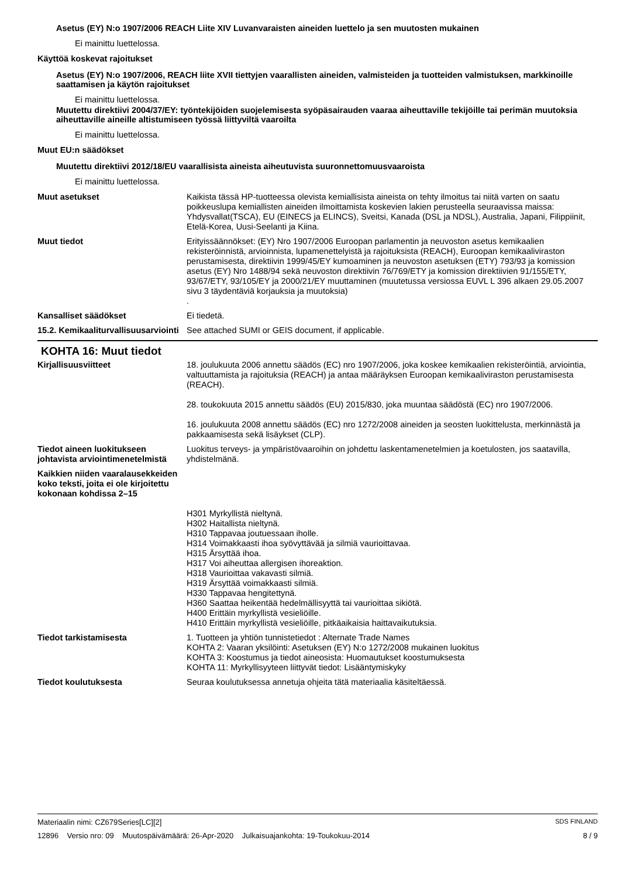Asetus (EY) N:o 1907/2006 REACH Liite XIV Luvanvaraisten aineiden luettelo ja sen muutosten mukainen
Ei mainittu luettelossa.
Käyttöä koskevat rajoitukset
Asetus (EY) N:o 1907/2006, REACH liite XVII tiettyjen vaarallisten aineiden, valmisteiden ja tuotteiden valmistuksen, markkinoille saattamisen ja käytön rajoitukset
Ei mainittu luettelossa.
Muutettu direktiivi 2004/37/EY: työntekijöiden suojelemisesta syöpäsairauden vaaraa aiheuttaville tekijöille tai perimän muutoksia aiheuttaville aineille altistumiseen työssä liittyviltä vaaroilta
Ei mainittu luettelossa.
Muut EU:n säädökset
Muutettu direktiivi 2012/18/EU vaarallisista aineista aiheutuvista suuronnettomuusvaaroista
Ei mainittu luettelossa.
Muut asetukset Kaikista tässä HP-tuotteessa olevista kemiallisista aineista on tehty ilmoitus tai niitä varten on saatu poikkeuslupa kemiallisten aineiden ilmoittamista koskevien lakien perusteella seuraavissa maissa: Yhdysvallat(TSCA), EU (EINECS ja ELINCS), Sveitsi, Kanada (DSL ja NDSL), Australia, Japani, Filippiinit, Etelä-Korea, Uusi-Seelanti ja Kiina.
Muut tiedot Erityissäännökset: (EY) Nro 1907/2006 Euroopan parlamentin ja neuvoston asetus kemikaalien rekisteröinnistä, arvioinnista, lupamenettelyistä ja rajoituksista (REACH), Euroopan kemikaaliviraston perustamisesta, direktiivin 1999/45/EY kumoaminen ja neuvoston asetuksen (ETY) 793/93 ja komission asetus (EY) Nro 1488/94 sekä neuvoston direktiivin 76/769/ETY ja komission direktiivien 91/155/ETY, 93/67/ETY, 93/105/EY ja 2000/21/EY muuttaminen (muutetussa versiossa EUVL L 396 alkaen 29.05.2007 sivu 3 täydentäviä korjauksia ja muutoksia)
.
Kansalliset säädökset Ei tiedetä.
15.2. Kemikaaliturvallisuusarviointi
See attached SUMI or GEIS document, if applicable.
KOHTA 16: Muut tiedot
Kirjallisuusviitteet 18. joulukuuta 2006 annettu säädös (EC) nro 1907/2006, joka koskee kemikaalien rekisteröintiä, arviointia, valtuuttamista ja rajoituksia (REACH) ja antaa määräyksen Euroopan kemikaaliviraston perustamisesta (REACH).
28. toukokuuta 2015 annettu säädös (EU) 2015/830, joka muuntaa säädöstä (EC) nro 1907/2006.
16. joulukuuta 2008 annettu säädös (EC) nro 1272/2008 aineiden ja seosten luokittelusta, merkinnästä ja pakkaamisesta sekä lisäykset (CLP).
Tiedot aineen luokitukseen johtavista arviointimenetelmistä
Luokitus terveys- ja ympäristövaaroihin on johdettu laskentamenetelmien ja koetulosten, jos saatavilla, yhdistelmänä.
Kaikkien niiden vaaralausekkeiden koko teksti, joita ei ole kirjoitettu kokonaan kohdissa 2–15
H301 Myrkyllistä nieltynä.
H302 Haitallista nieltynä.
H310 Tappavaa joutuessaan iholle.
H314 Voimakkaasti ihoa syövyttävää ja silmiä vaurioittavaa.
H315 Ärsyttää ihoa.
H317 Voi aiheuttaa allergisen ihoreaktion.
H318 Vaurioittaa vakavasti silmiä.
H319 Ärsyttää voimakkaasti silmiä.
H330 Tappavaa hengitettynä.
H360 Saattaa heikentää hedelmällisyyttä tai vaurioittaa sikiötä.
H400 Erittäin myrkyllistä vesieliöille.
H410 Erittäin myrkyllistä vesieliöille, pitkäaikaisia haittavaikutuksia.
Tiedot tarkistamisesta 1. Tuotteen ja yhtiön tunnistetiedot : Alternate Trade Names
KOHTA 2: Vaaran yksilöinti: Asetuksen (EY) N:o 1272/2008 mukainen luokitus
KOHTA 3: Koostumus ja tiedot aineosista: Huomautukset koostumuksesta
KOHTA 11: Myrkyllisyyteen liittyvät tiedot: Lisääntymiskyky
Tiedot koulutuksesta Seuraa koulutuksessa annetuja ohjeita tätä materiaalia käsiteltäessä.
Materiaalin nimi: CZ679Series[LC][2] SDS FINLAND
12896 Versio nro: 09 Muutospäivämäärä: 26-Apr-2020 Julkaisuajankohta: 19-Toukokuu-2014 8 / 9